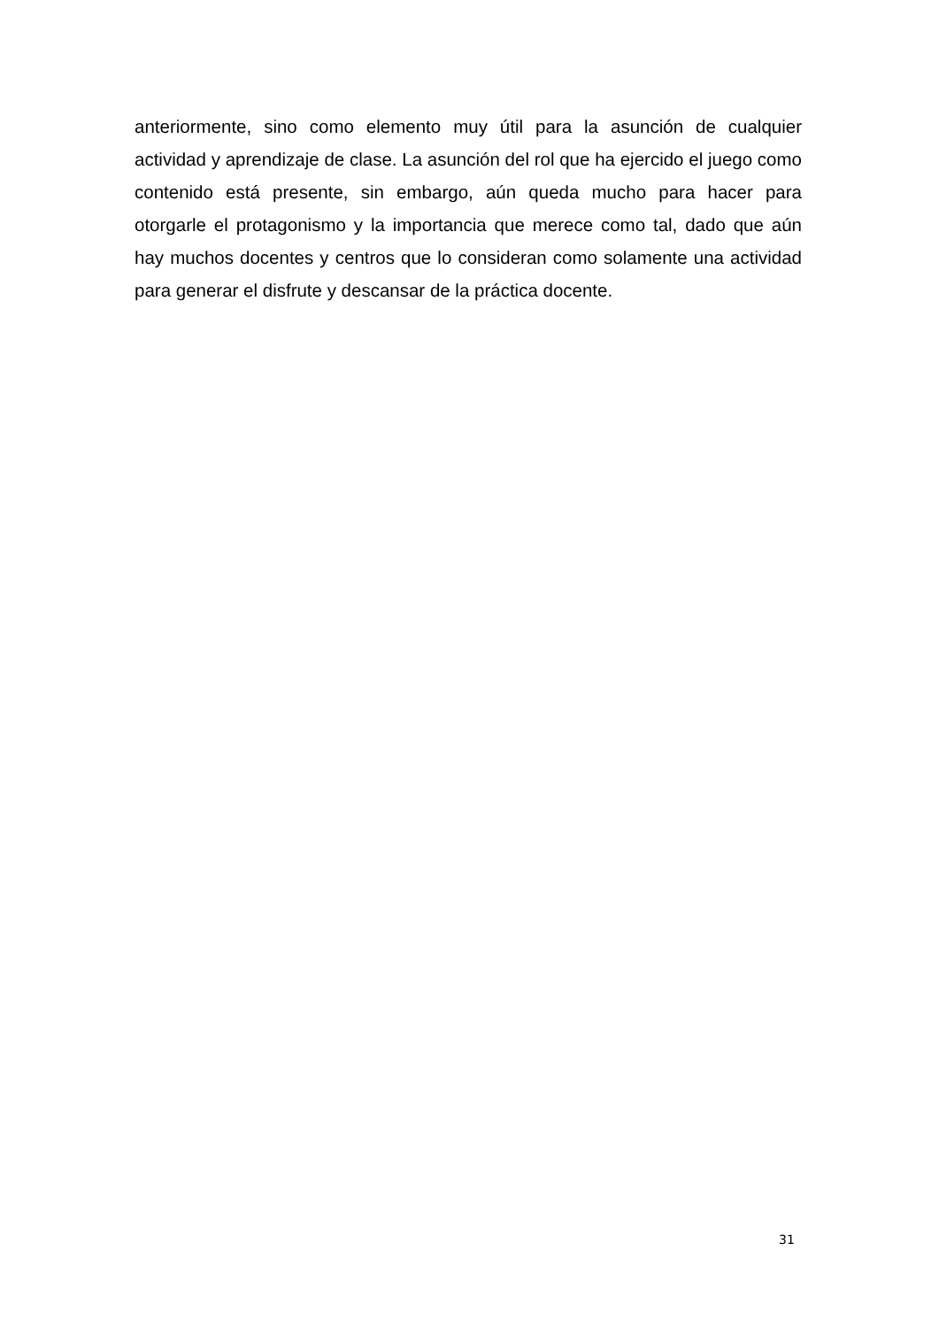anteriormente, sino como elemento muy útil para la asunción de cualquier actividad y aprendizaje de clase. La asunción del rol que ha ejercido el juego como contenido está presente, sin embargo, aún queda mucho para hacer para otorgarle el protagonismo y la importancia que merece como tal, dado que aún hay muchos docentes y centros que lo consideran como solamente una actividad para generar el disfrute y descansar de la práctica docente.
31